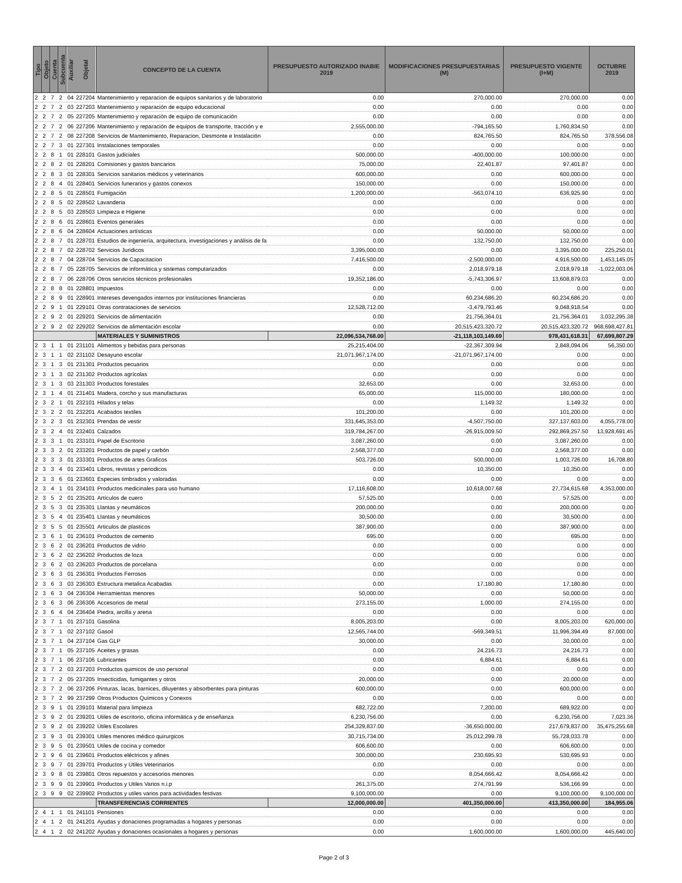| Tipo | Objeto | Cuenta | Subcuenta | Auxiliar | Objetal | CONCEPTO DE LA CUENTA | PRESUPUESTO AUTORIZADO INABIE 2019 | MODIFICACIONES PRESUPUESTARIAS (M) | PRESUPUESTO VIGENTE (I+M) | OCTUBRE 2019 |
| --- | --- | --- | --- | --- | --- | --- | --- | --- | --- | --- |
| 2 | 2 | 7 | 2 | 04 | 227204 | Mantenimiento y reparacion de equipos sanitarios y de laboratorio | 0.00 | 270,000.00 | 270,000.00 | 0.00 |
| 2 | 2 | 7 | 2 | 03 | 227203 | Mantenimiento y reparación de equipo educacional | 0.00 | 0.00 | 0.00 | 0.00 |
| 2 | 2 | 7 | 2 | 05 | 227205 | Mantenimiento y reparación de equipo de comunicación | 0.00 | 0.00 | 0.00 | 0.00 |
| 2 | 2 | 7 | 2 | 06 | 227206 | Mantenimiento y reparación de equipos de transporte, tracción y e | 2,555,000.00 | -794,165.50 | 1,760,834.50 | 0.00 |
| 2 | 2 | 7 | 2 | 08 | 227208 | Servicios de Mantenimiento, Reparacion, Desmonte e Instalación | 0.00 | 824,765.50 | 824,765.50 | 378,556.08 |
| 2 | 2 | 7 | 3 | 01 | 227301 | Instalaciones temporales | 0.00 | 0.00 | 0.00 | 0.00 |
| 2 | 2 | 8 | 1 | 01 | 228101 | Gastos judiciales | 500,000.00 | -400,000.00 | 100,000.00 | 0.00 |
| 2 | 2 | 8 | 2 | 01 | 228201 | Comisiones y gastos bancarios | 75,000.00 | 22,401.87 | 97,401.87 | 0.00 |
| 2 | 2 | 8 | 3 | 01 | 228301 | Servicios sanitarios médicos y veterinarios | 600,000.00 | 0.00 | 600,000.00 | 0.00 |
| 2 | 2 | 8 | 4 | 01 | 228401 | Servicios funerarios y gastos conexos | 150,000.00 | 0.00 | 150,000.00 | 0.00 |
| 2 | 2 | 8 | 5 | 01 | 228501 | Fumigación | 1,200,000.00 | -563,074.10 | 636,925.90 | 0.00 |
| 2 | 2 | 8 | 5 | 02 | 228502 | Lavanderia | 0.00 | 0.00 | 0.00 | 0.00 |
| 2 | 2 | 8 | 5 | 03 | 228503 | Limpieza e Higiene | 0.00 | 0.00 | 0.00 | 0.00 |
| 2 | 2 | 8 | 6 | 01 | 228601 | Eventos generales | 0.00 | 0.00 | 0.00 | 0.00 |
| 2 | 2 | 8 | 6 | 04 | 228604 | Actuaciones artísticas | 0.00 | 50,000.00 | 50,000.00 | 0.00 |
| 2 | 2 | 8 | 7 | 01 | 228701 | Estudios de ingeniería, arquitectura, investigaciones y análisis de fa | 0.00 | 132,750.00 | 132,750.00 | 0.00 |
| 2 | 2 | 8 | 7 | 02 | 228702 | Servicios Juridicos | 3,395,000.00 | 0.00 | 3,395,000.00 | 225,250.01 |
| 2 | 2 | 8 | 7 | 04 | 228704 | Servicios de Capacitacion | 7,416,500.00 | -2,500,000.00 | 4,916,500.00 | 1,453,145.05 |
| 2 | 2 | 8 | 7 | 05 | 228705 | Servicios de informática y sistemas computarizados | 0.00 | 2,018,979.18 | 2,018,979.18 | -1,022,003.06 |
| 2 | 2 | 8 | 7 | 06 | 228706 | Otros servicios técnicos profesionales | 19,352,186.00 | -5,743,306.97 | 13,608,879.03 | 0.00 |
| 2 | 2 | 8 | 8 | 01 | 228801 | Impuestos | 0.00 | 0.00 | 0.00 | 0.00 |
| 2 | 2 | 8 | 9 | 01 | 228901 | Intereses devengados internos por instituciones financieras | 0.00 | 60,234,686.20 | 60,234,686.20 | 0.00 |
| 2 | 2 | 9 | 1 | 01 | 229101 | Otras contrataciones de servicios | 12,528,712.00 | -3,479,793.46 | 9,048,918.54 | 0.00 |
| 2 | 2 | 9 | 2 | 01 | 229201 | Servicios de alimentación | 0.00 | 21,756,364.01 | 21,756,364.01 | 3,032,295.38 |
| 2 | 2 | 9 | 2 | 02 | 229202 | Servicios de alimentación escolar | 0.00 | 20,515,423,320.72 | 20,515,423,320.72 | 968,698,427.81 |
| | | | | | | MATERIALES Y SUMINISTROS | 22,096,534,768.00 | -21,118,103,149.69 | 978,431,618.31 | 67,699,807.29 |
| 2 | 3 | 1 | 1 | 01 | 231101 | Alimentos y bebidas para personas | 25,215,404.00 | -22,367,309.94 | 2,848,094.06 | 56,350.00 |
| 2 | 3 | 1 | 1 | 02 | 231102 | Desayuno escolar | 21,071,967,174.00 | -21,071,967,174.00 | 0.00 | 0.00 |
| 2 | 3 | 1 | 3 | 01 | 231301 | Productos pecuarios | 0.00 | 0.00 | 0.00 | 0.00 |
| 2 | 3 | 1 | 3 | 02 | 231302 | Productos agrícolas | 0.00 | 0.00 | 0.00 | 0.00 |
| 2 | 3 | 1 | 3 | 03 | 231303 | Productos forestales | 32,653.00 | 0.00 | 32,653.00 | 0.00 |
| 2 | 3 | 1 | 4 | 01 | 231401 | Madera, corcho y sus manufacturas | 65,000.00 | 115,000.00 | 180,000.00 | 0.00 |
| 2 | 3 | 2 | 1 | 01 | 232101 | Hilados y telas | 0.00 | 1,149.32 | 1,149.32 | 0.00 |
| 2 | 3 | 2 | 2 | 01 | 232201 | Acabados textiles | 101,200.00 | 0.00 | 101,200.00 | 0.00 |
| 2 | 3 | 2 | 3 | 01 | 232301 | Prendas de vestir | 331,645,353.00 | -4,507,750.00 | 327,137,603.00 | 4,055,778.00 |
| 2 | 3 | 2 | 4 | 01 | 232401 | Calzados | 319,784,267.00 | -26,915,009.50 | 292,869,257.50 | 13,928,691.45 |
| 2 | 3 | 3 | 1 | 01 | 233101 | Papel de Escritorio | 3,087,260.00 | 0.00 | 3,087,260.00 | 0.00 |
| 2 | 3 | 3 | 2 | 01 | 233201 | Productos de papel y carbón | 2,568,377.00 | 0.00 | 2,568,377.00 | 0.00 |
| 2 | 3 | 3 | 3 | 01 | 233301 | Productos de artes Graficos | 503,726.00 | 500,000.00 | 1,003,726.00 | 16,708.80 |
| 2 | 3 | 3 | 4 | 01 | 233401 | Libros, revistas y periodicos | 0.00 | 10,350.00 | 10,350.00 | 0.00 |
| 2 | 3 | 3 | 6 | 01 | 233601 | Especies timbrados y valoradas | 0.00 | 0.00 | 0.00 | 0.00 |
| 2 | 3 | 4 | 1 | 01 | 234101 | Productos medicinales para uso humano | 17,116,608.00 | 10,618,007.68 | 27,734,615.68 | 4,353,000.00 |
| 2 | 3 | 5 | 2 | 01 | 235201 | Artículos de cuero | 57,525.00 | 0.00 | 57,525.00 | 0.00 |
| 2 | 3 | 5 | 3 | 01 | 235301 | Llantas y neumáticos | 200,000.00 | 0.00 | 200,000.00 | 0.00 |
| 2 | 3 | 5 | 4 | 01 | 235401 | Llantas y neumáticos | 30,500.00 | 0.00 | 30,500.00 | 0.00 |
| 2 | 3 | 5 | 5 | 01 | 235501 | Articulos de plasticos | 387,900.00 | 0.00 | 387,900.00 | 0.00 |
| 2 | 3 | 6 | 1 | 01 | 236101 | Productos de cemento | 695.00 | 0.00 | 695.00 | 0.00 |
| 2 | 3 | 6 | 2 | 01 | 236201 | Productos de vidrio | 0.00 | 0.00 | 0.00 | 0.00 |
| 2 | 3 | 6 | 2 | 02 | 236202 | Productos de loza | 0.00 | 0.00 | 0.00 | 0.00 |
| 2 | 3 | 6 | 2 | 03 | 236203 | Productos de porcelana | 0.00 | 0.00 | 0.00 | 0.00 |
| 2 | 3 | 6 | 3 | 01 | 236301 | Productos Ferrosos | 0.00 | 0.00 | 0.00 | 0.00 |
| 2 | 3 | 6 | 3 | 03 | 236303 | Estructura metalica Acabadas | 0.00 | 17,180.80 | 17,180.80 | 0.00 |
| 2 | 3 | 6 | 3 | 04 | 236304 | Herramientas menores | 50,000.00 | 0.00 | 50,000.00 | 0.00 |
| 2 | 3 | 6 | 3 | 06 | 236306 | Accesorios de metal | 273,155.00 | 1,000.00 | 274,155.00 | 0.00 |
| 2 | 3 | 6 | 4 | 04 | 236404 | Piedra, arcilla y arena | 0.00 | 0.00 | 0.00 | 0.00 |
| 2 | 3 | 7 | 1 | 01 | 237101 | Gasolina | 8,005,203.00 | 0.00 | 8,005,203.00 | 620,000.00 |
| 2 | 3 | 7 | 1 | 02 | 237102 | Gasoil | 12,565,744.00 | -569,349.51 | 11,996,394.49 | 87,000.00 |
| 2 | 3 | 7 | 1 | 04 | 237104 | Gas GLP | 30,000.00 | 0.00 | 30,000.00 | 0.00 |
| 2 | 3 | 7 | 1 | 05 | 237105 | Aceites y grasas | 0.00 | 24,216.73 | 24,216.73 | 0.00 |
| 2 | 3 | 7 | 1 | 06 | 237106 | Lubricantes | 0.00 | 6,884.61 | 6,884.61 | 0.00 |
| 2 | 3 | 7 | 2 | 03 | 237203 | Productos quimicos de uso personal | 0.00 | 0.00 | 0.00 | 0.00 |
| 2 | 3 | 7 | 2 | 05 | 237205 | Insecticidas, fumigantes y otros | 20,000.00 | 0.00 | 20,000.00 | 0.00 |
| 2 | 3 | 7 | 2 | 06 | 237206 | Pinturas, lacas, barnices, diluyentes y absorbentes para pinturas | 600,000.00 | 0.00 | 600,000.00 | 0.00 |
| 2 | 3 | 7 | 2 | 99 | 237299 | Otros Productos Químicos y Conexos | 0.00 | 0.00 | 0.00 | 0.00 |
| 2 | 3 | 9 | 1 | 01 | 239101 | Material para limpieza | 682,722.00 | 7,200.00 | 689,922.00 | 0.00 |
| 2 | 3 | 9 | 2 | 01 | 239201 | Utiles de escritorio, oficina informática y de enseñanza | 6,230,756.00 | 0.00 | 6,230,756.00 | 7,023.36 |
| 2 | 3 | 9 | 2 | 01 | 239202 | Útiles Escolares | 254,329,837.00 | -36,650,000.00 | 217,679,837.00 | 35,475,255.68 |
| 2 | 3 | 9 | 3 | 01 | 239301 | Utiles menores médico quirurgicos | 30,715,734.00 | 25,012,299.78 | 55,728,033.78 | 0.00 |
| 2 | 3 | 9 | 5 | 01 | 239501 | Utiles de cocina y comedor | 606,600.00 | 0.00 | 606,600.00 | 0.00 |
| 2 | 3 | 9 | 6 | 01 | 239601 | Productos eléctricos y afines | 300,000.00 | 230,695.93 | 530,695.93 | 0.00 |
| 2 | 3 | 9 | 7 | 01 | 239701 | Productos y Útiles Veterinarios | 0.00 | 0.00 | 0.00 | 0.00 |
| 2 | 3 | 9 | 8 | 01 | 239801 | Otros repuestos y accesorios menores | 0.00 | 8,054,666.42 | 8,054,666.42 | 0.00 |
| 2 | 3 | 9 | 9 | 01 | 239901 | Productos y Utiles Varios n.i.p | 261,375.00 | 274,791.99 | 536,166.99 | 0.00 |
| 2 | 3 | 9 | 9 | 02 | 239902 | Productos y utiles varios para actividades festivas | 9,100,000.00 | 0.00 | 9,100,000.00 | 9,100,000.00 |
| | | | | | | TRANSFERENCIAS CORRIENTES | 12,000,000.00 | 401,350,000.00 | 413,350,000.00 | 184,955.06 |
| 2 | 4 | 1 | 1 | 01 | 241101 | Pensiones | 0.00 | 0.00 | 0.00 | 0.00 |
| 2 | 4 | 1 | 2 | 01 | 241201 | Ayudas y donaciones programadas a hogares y personas | 0.00 | 0.00 | 0.00 | 0.00 |
| 2 | 4 | 1 | 2 | 02 | 241202 | Ayudas y donaciones ocasionales a hogares y personas | 0.00 | 1,600,000.00 | 1,600,000.00 | 445,640.00 |
Page 2 of 3